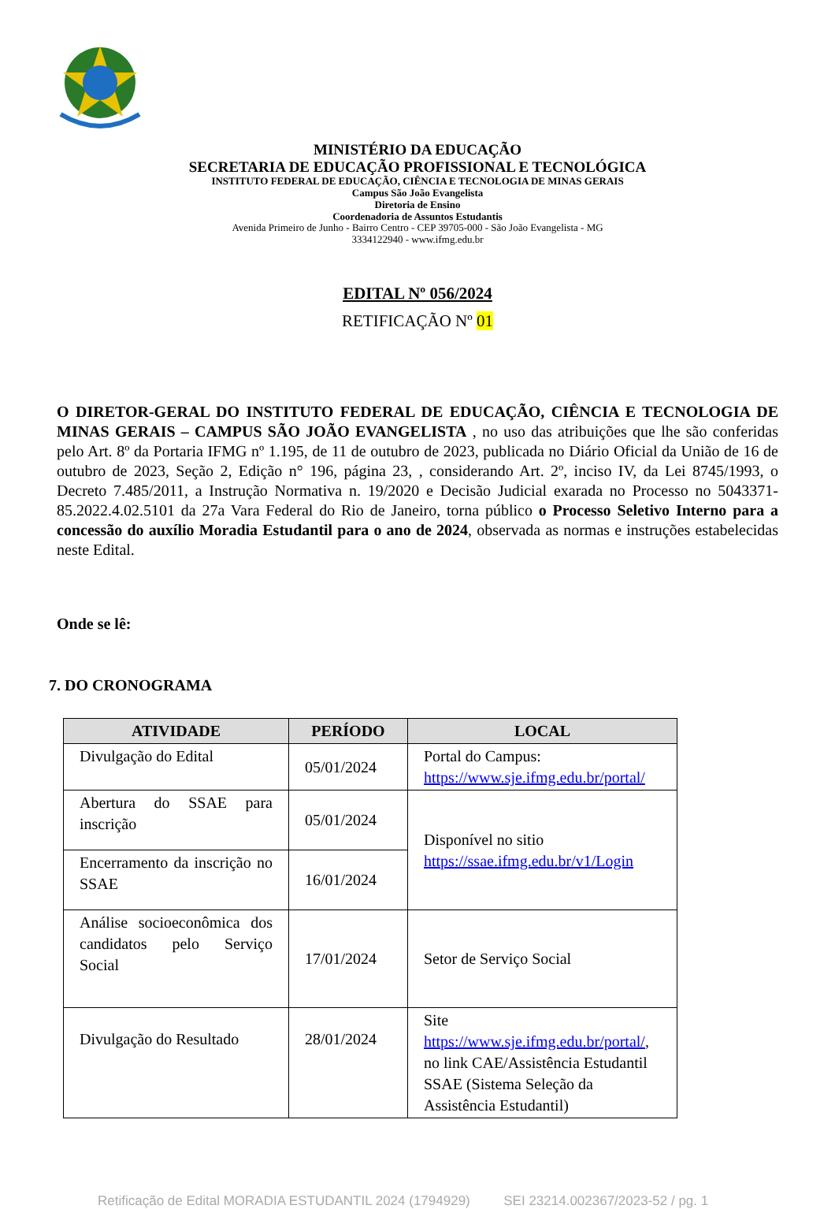MINISTÉRIO DA EDUCAÇÃO
SECRETARIA DE EDUCAÇÃO PROFISSIONAL E TECNOLÓGICA
INSTITUTO FEDERAL DE EDUCAÇÃO, CIÊNCIA E TECNOLOGIA DE MINAS GERAIS
Campus São João Evangelista
Diretoria de Ensino
Coordenadoria de Assuntos Estudantis
Avenida Primeiro de Junho - Bairro Centro - CEP 39705-000 - São João Evangelista - MG
3334122940 - www.ifmg.edu.br
EDITAL Nº 056/2024
RETIFICAÇÃO Nº 01
O DIRETOR-GERAL DO INSTITUTO FEDERAL DE EDUCAÇÃO, CIÊNCIA E TECNOLOGIA DE MINAS GERAIS – CAMPUS SÃO JOÃO EVANGELISTA , no uso das atribuições que lhe são conferidas pelo Art. 8º da Portaria IFMG nº 1.195, de 11 de outubro de 2023, publicada no Diário Oficial da União de 16 de outubro de 2023, Seção 2, Edição n° 196, página 23, , considerando Art. 2º, inciso IV, da Lei 8745/1993, o Decreto 7.485/2011, a Instrução Normativa n. 19/2020 e Decisão Judicial exarada no Processo no 5043371-85.2022.4.02.5101 da 27a Vara Federal do Rio de Janeiro, torna público o Processo Seletivo Interno para a concessão do auxílio Moradia Estudantil para o ano de 2024, observada as normas e instruções estabelecidas neste Edital.
Onde se lê:
7. DO CRONOGRAMA
| ATIVIDADE | PERÍODO | LOCAL |
| --- | --- | --- |
| Divulgação do Edital | 05/01/2024 | Portal do Campus: https://www.sje.ifmg.edu.br/portal/ |
| Abertura do SSAE para inscrição | 05/01/2024 | Disponível no sitio https://ssae.ifmg.edu.br/v1/Login |
| Encerramento da inscrição no SSAE | 16/01/2024 | |
| Análise socioeconômica dos candidatos pelo Serviço Social | 17/01/2024 | Setor de Serviço Social |
| Divulgação do Resultado | 28/01/2024 | Site https://www.sje.ifmg.edu.br/portal/ , no link CAE/Assistência Estudantil SSAE (Sistema Seleção da Assistência Estudantil) |
Retificação de Edital MORADIA ESTUDANTIL 2024 (1794929) SEI 23214.002367/2023-52 / pg. 1